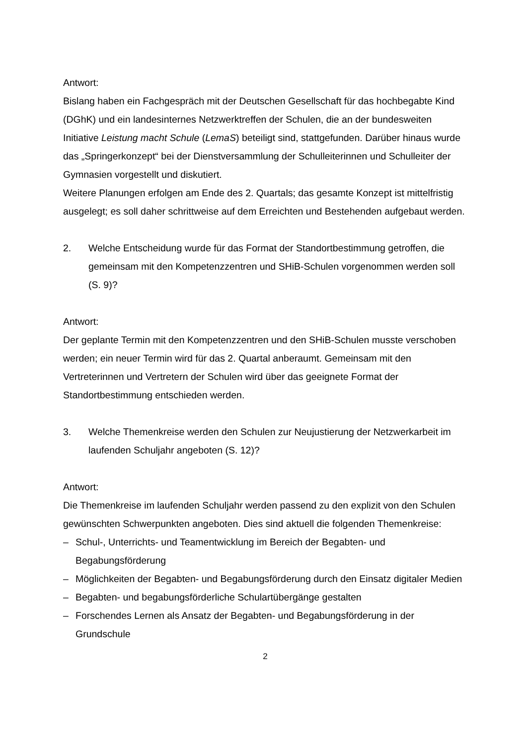Antwort:
Bislang haben ein Fachgespräch mit der Deutschen Gesellschaft für das hochbegabte Kind (DGhK) und ein landesinternes Netzwerktreffen der Schulen, die an der bundesweiten Initiative Leistung macht Schule (LemaS) beteiligt sind, stattgefunden. Darüber hinaus wurde das „Springerkonzept“ bei der Dienstversammlung der Schulleiterinnen und Schulleiter der Gymnasien vorgestellt und diskutiert.
Weitere Planungen erfolgen am Ende des 2. Quartals; das gesamte Konzept ist mittelfristig ausgelegt; es soll daher schrittweise auf dem Erreichten und Bestehenden aufgebaut werden.
2. Welche Entscheidung wurde für das Format der Standortbestimmung getroffen, die gemeinsam mit den Kompetenzzentren und SHiB-Schulen vorgenommen werden soll (S. 9)?
Antwort:
Der geplante Termin mit den Kompetenzzentren und den SHiB-Schulen musste verschoben werden; ein neuer Termin wird für das 2. Quartal anberaumt. Gemeinsam mit den Vertreterinnen und Vertretern der Schulen wird über das geeignete Format der Standortbestimmung entschieden werden.
3. Welche Themenkreise werden den Schulen zur Neujustierung der Netzwerkarbeit im laufenden Schuljahr angeboten (S. 12)?
Antwort:
Die Themenkreise im laufenden Schuljahr werden passend zu den explizit von den Schulen gewünschten Schwerpunkten angeboten. Dies sind aktuell die folgenden Themenkreise:
– Schul-, Unterrichts- und Teamentwicklung im Bereich der Begabten- und Begabungsförderung
– Möglichkeiten der Begabten- und Begabungsförderung durch den Einsatz digitaler Medien
– Begabten- und begabungsförderliche Schulartübergänge gestalten
– Forschendes Lernen als Ansatz der Begabten- und Begabungsförderung in der Grundschule
2